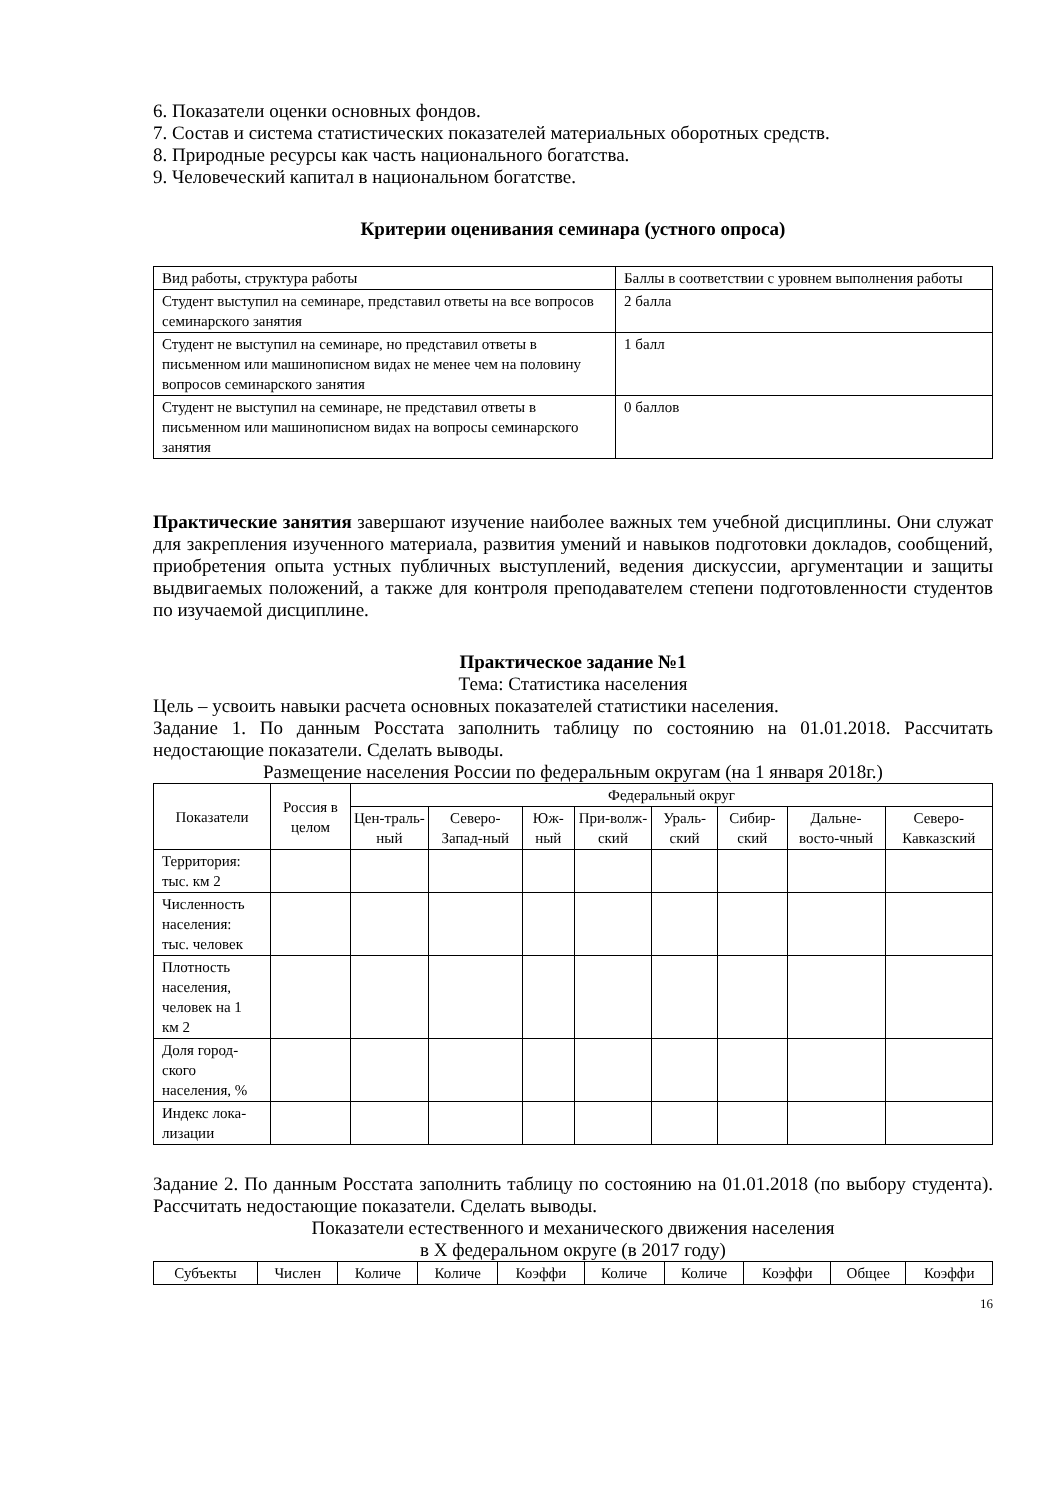6. Показатели оценки основных фондов.
7. Состав и система статистических показателей материальных оборотных средств.
8. Природные ресурсы как часть национального богатства.
9. Человеческий капитал в национальном богатстве.
Критерии оценивания семинара (устного опроса)
| Вид работы, структура работы | Баллы в соответствии с уровнем выполнения работы |
| Студент выступил на семинаре, представил ответы на все вопросов семинарского занятия | 2 балла |
| Студент не выступил на семинаре, но представил ответы в письменном или машинописном видах не менее чем на половину вопросов семинарского занятия | 1 балл |
| Студент не выступил на семинаре, не представил ответы в письменном или машинописном видах на вопросы семинарского занятия | 0 баллов |
Практические занятия завершают изучение наиболее важных тем учебной дисциплины. Они служат для закрепления изученного материала, развития умений и навыков подготовки докладов, сообщений, приобретения опыта устных публичных выступлений, ведения дискуссии, аргументации и защиты выдвигаемых положений, а также для контроля преподавателем степени подготовленности студентов по изучаемой дисциплине.
Практическое задание №1
Тема: Статистика населения
Цель – усвоить навыки расчета основных показателей статистики населения.
Задание 1. По данным Росстата заполнить таблицу по состоянию на 01.01.2018. Рассчитать недостающие показатели. Сделать выводы.
Размещение населения России по федеральным округам (на 1 января 2018г.)
| Показатели | Россия в целом | Федеральный округ | | | | | | | |
| --- | --- | --- | --- | --- | --- | --- | --- | --- | --- |
| | | Цен-траль-ный | Северо-Запад-ный | Юж-ный | При-волж-ский | Ураль-ский | Сибир-ский | Дальне-восто-чный | Северо-Кавказский |
| Территория: тыс. км 2 | | | | | | | | | |
| Численность населения: тыс. человек | | | | | | | | | |
| Плотность населения, человек на 1 км 2 | | | | | | | | | |
| Доля город-ского населения, % | | | | | | | | | |
| Индекс лока-лизации | | | | | | | | | |
Задание 2. По данным Росстата заполнить таблицу по состоянию на 01.01.2018 (по выбору студента). Рассчитать недостающие показатели. Сделать выводы.
Показатели естественного и механического движения населения
в Х федеральном округе (в 2017 году)
| Субъекты | Числен | Количе | Количе | Коэффи | Количе | Количе | Коэффи | Общее | Коэффи |
| --- | --- | --- | --- | --- | --- | --- | --- | --- | --- |
16